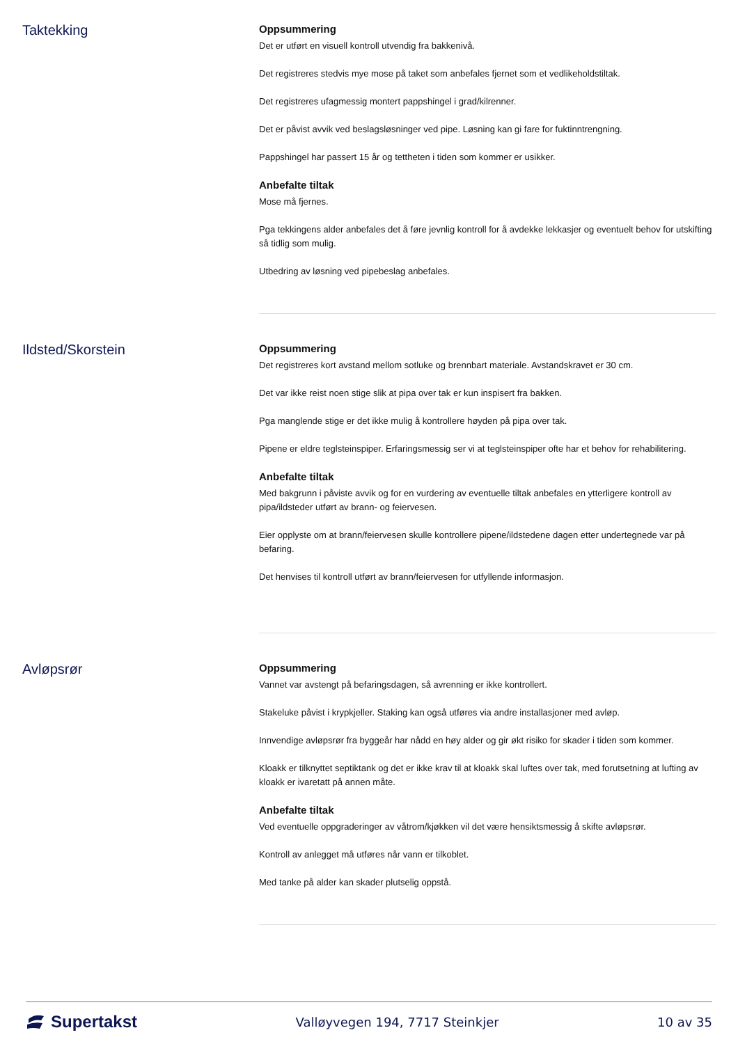Taktekking
Oppsummering
Det er utført en visuell kontroll utvendig fra bakkenivå.
Det registreres stedvis mye mose på taket som anbefales fjernet som et vedlikeholdstiltak.
Det registreres ufagmessig montert pappshingel i grad/kilrenner.
Det er påvist avvik ved beslagsløsninger ved pipe. Løsning kan gi fare for fuktinntrengning.
Pappshingel har passert 15 år og tettheten i tiden som kommer er usikker.
Anbefalte tiltak
Mose må fjernes.
Pga tekkingens alder anbefales det å føre jevnlig kontroll for å avdekke lekkasjer og eventuelt behov for utskifting så tidlig som mulig.
Utbedring av løsning ved pipebeslag anbefales.
Ildsted/Skorstein
Oppsummering
Det registreres kort avstand mellom sotluke og brennbart materiale. Avstandskravet er 30 cm.
Det var ikke reist noen stige slik at pipa over tak er kun inspisert fra bakken.
Pga manglende stige er det ikke mulig å kontrollere høyden på pipa over tak.
Pipene er eldre teglsteinspiper. Erfaringsmessig ser vi at teglsteinspiper ofte har et behov for rehabilitering.
Anbefalte tiltak
Med bakgrunn i påviste avvik og for en vurdering av eventuelle tiltak anbefales en ytterligere kontroll av pipa/ildsteder utført av brann- og feiervesen.
Eier opplyste om at brann/feiervesen skulle kontrollere pipene/ildstedene dagen etter undertegnede var på befaring.
Det henvises til kontroll utført av brann/feiervesen for utfyllende informasjon.
Avløpsrør
Oppsummering
Vannet var avstengt på befaringsdagen, så avrenning er ikke kontrollert.
Stakeluke påvist i krypkjeller. Staking kan også utføres via andre installasjoner med avløp.
Innvendige avløpsrør fra byggeår har nådd en høy alder og gir økt risiko for skader i tiden som kommer.
Kloakk er tilknyttet septiktank og det er ikke krav til at kloakk skal luftes over tak, med forutsetning at lufting av kloakk er ivaretatt på annen måte.
Anbefalte tiltak
Ved eventuelle oppgraderinger av våtrom/kjøkken vil det være hensiktsmessig å skifte avløpsrør.
Kontroll av anlegget må utføres når vann er tilkoblet.
Med tanke på alder kan skader plutselig oppstå.
Supertakst
Valløyvegen 194, 7717 Steinkjer
10 av 35